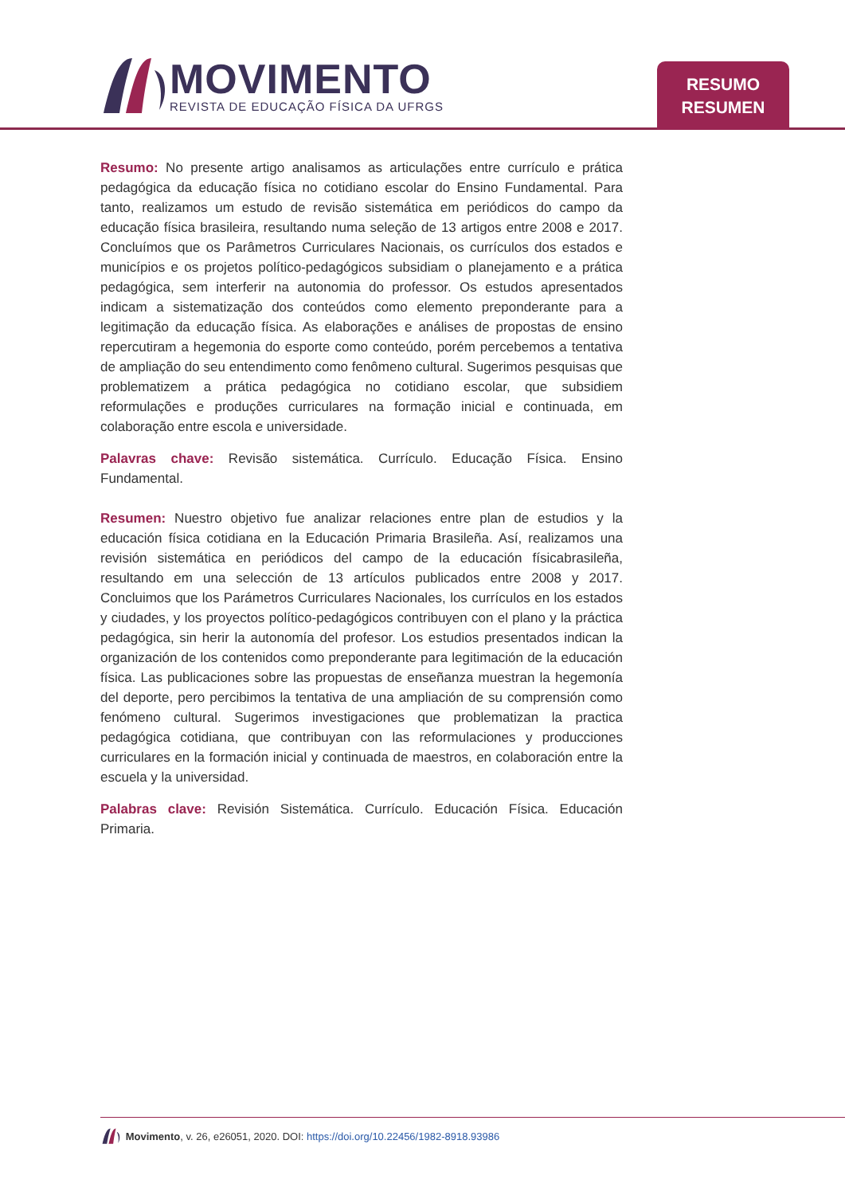MOVIMENTO
REVISTA DE EDUCAÇÃO FÍSICA DA UFRGS
RESUMO
RESUMEN
Resumo: No presente artigo analisamos as articulações entre currículo e prática pedagógica da educação física no cotidiano escolar do Ensino Fundamental. Para tanto, realizamos um estudo de revisão sistemática em periódicos do campo da educação física brasileira, resultando numa seleção de 13 artigos entre 2008 e 2017. Concluímos que os Parâmetros Curriculares Nacionais, os currículos dos estados e municípios e os projetos político-pedagógicos subsidiam o planejamento e a prática pedagógica, sem interferir na autonomia do professor. Os estudos apresentados indicam a sistematização dos conteúdos como elemento preponderante para a legitimação da educação física. As elaborações e análises de propostas de ensino repercutiram a hegemonia do esporte como conteúdo, porém percebemos a tentativa de ampliação do seu entendimento como fenômeno cultural. Sugerimos pesquisas que problematizem a prática pedagógica no cotidiano escolar, que subsidiem reformulações e produções curriculares na formação inicial e continuada, em colaboração entre escola e universidade.
Palavras chave: Revisão sistemática. Currículo. Educação Física. Ensino Fundamental.
Resumen: Nuestro objetivo fue analizar relaciones entre plan de estudios y la educación física cotidiana en la Educación Primaria Brasileña. Así, realizamos una revisión sistemática en periódicos del campo de la educación físicabrasileña, resultando em una selección de 13 artículos publicados entre 2008 y 2017. Concluimos que los Parámetros Curriculares Nacionales, los currículos en los estados y ciudades, y los proyectos político-pedagógicos contribuyen con el plano y la práctica pedagógica, sin herir la autonomía del profesor. Los estudios presentados indican la organización de los contenidos como preponderante para legitimación de la educación física. Las publicaciones sobre las propuestas de enseñanza muestran la hegemonía del deporte, pero percibimos la tentativa de una ampliación de su comprensión como fenómeno cultural. Sugerimos investigaciones que problematizan la practica pedagógica cotidiana, que contribuyan con las reformulaciones y producciones curriculares en la formación inicial y continuada de maestros, en colaboración entre la escuela y la universidad.
Palabras clave: Revisión Sistemática. Currículo. Educación Física. Educación Primaria.
Movimento, v. 26, e26051, 2020. DOI: https://doi.org/10.22456/1982-8918.93986